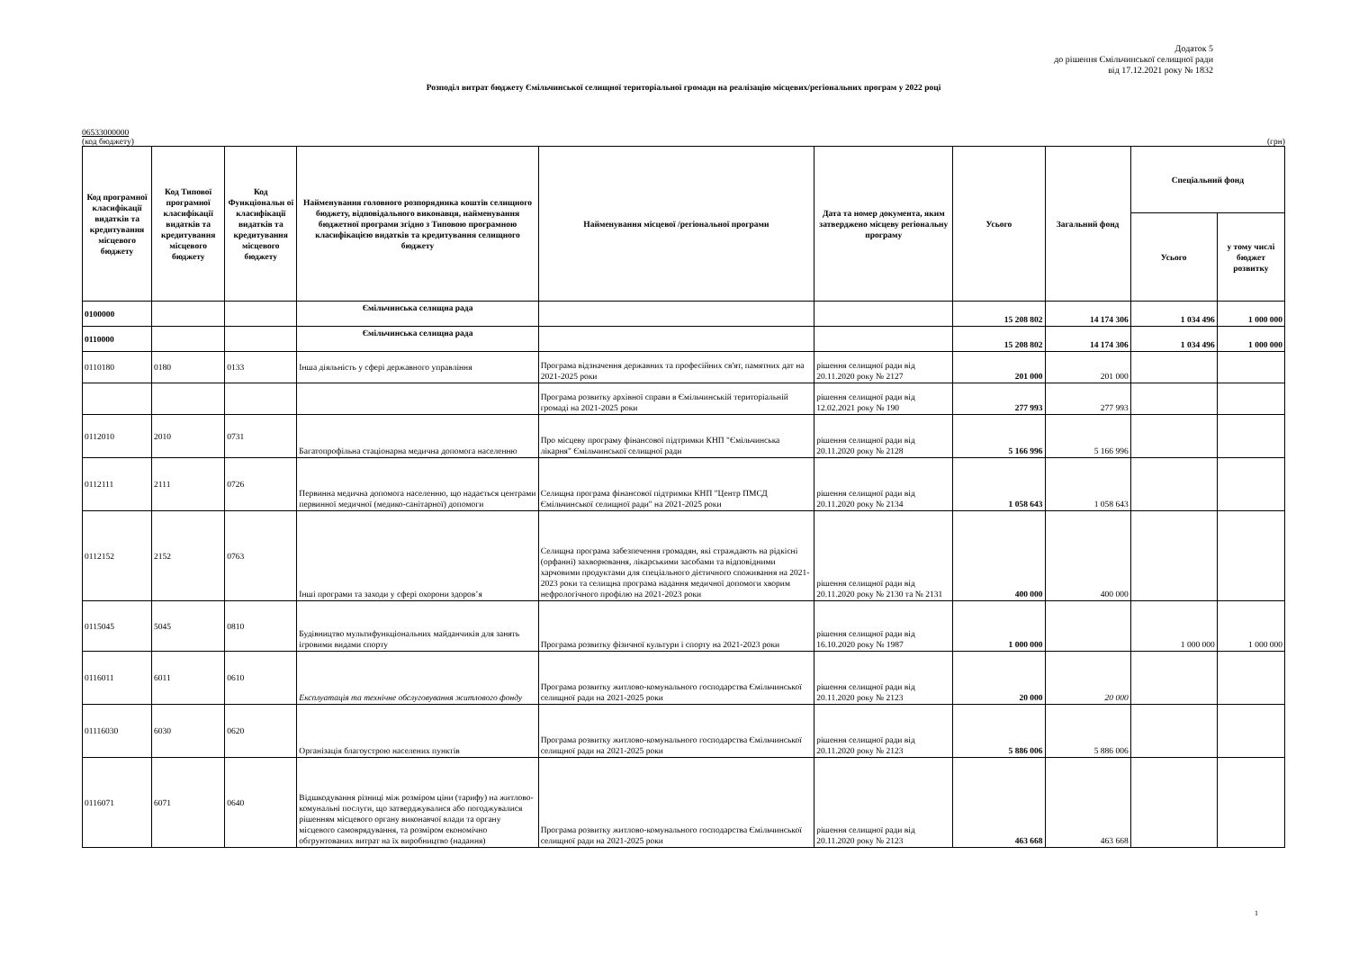Додаток 5
до рішення Ємільчинської селищної ради
від 17.12.2021 року № 1832
Розподіл витрат бюджету Ємільчинської селищної територіальної громади на реалізацію місцевих/регіональних програм у 2022 році
06533000000
(код бюджету) (грн)
| Код програмної класифікації видатків та кредитування місцевого бюджету | Код Типової програмної класифікації видатків та кредитування місцевого бюджету | Код Функціональн ої класифікації видатків та кредитування місцевого бюджету | Найменування головного розпорядника коштів селищного бюджету, відповідального виконавця, найменування бюджетної програми згідно з Типовою програмною класифікацією видатків та кредитування селищного бюджету | Найменування місцевої /регіональної програми | Дата та номер документа, яким затверджено місцеву регіональну програму | Усього | Загальний фонд | Спеціальний фонд | |
| --- | --- | --- | --- | --- | --- | --- | --- | --- | --- |
| | | | | | | | | Усього | у тому числі бюджет розвитку |
| 0100000 | | | Ємільчинська селищна рада | | | 15 208 802 | 14 174 306 | 1 034 496 | 1 000 000 |
| 0110000 | | | Ємільчинська селищна рада | | | 15 208 802 | 14 174 306 | 1 034 496 | 1 000 000 |
| 0110180 | 0180 | 0133 | Інша діяльність у сфері державного управління | Програма відзначення державних та професійних св'ят, памятних дат на 2021-2025 роки | рішення селищної ради від 20.11.2020 року № 2127 | 201 000 | 201 000 | | |
| | | | | Програма розвитку архівної справи в Ємільчинській територіальній громаді на 2021-2025 роки | рішення селищної ради від 12.02.2021 року № 190 | 277 993 | 277 993 | | |
| 0112010 | 2010 | 0731 | Багатопрофільна стаціонарна медична допомога населенню | Про місцеву програму фінансової підтримки КНП "Ємільчинська лікарня" Ємільчинської селищної ради | рішення селищної ради від 20.11.2020 року № 2128 | 5 166 996 | 5 166 996 | | |
| 0112111 | 2111 | 0726 | Первинна медична допомога населенню, що надається центрами первинної медичної (медико-санітарної) допомоги | Селищна програма фінансової підтримки КНП "Центр ПМСД Ємільчинської селищної ради" на 2021-2025 роки | рішення селищної ради від 20.11.2020 року № 2134 | 1 058 643 | 1 058 643 | | |
| 0112152 | 2152 | 0763 | Інші програми та заходи у сфері охорони здоров’я | Селищна програма забезпечення громадян, які страждають на рідкісні (орфанні) захворювання, лікарськими засобами та відповідними харчовими продуктами для спеціального дієтичного споживання на 2021-2023 роки та селищна програма надання медичної допомоги хворим нефрологічного профілю на 2021-2023 роки | рішення селищної ради від 20.11.2020 року № 2130 та № 2131 | 400 000 | 400 000 | | |
| 0115045 | 5045 | 0810 | Будівництво мультифункціональних майданчиків для занять ігровими видами спорту | Програма розвитку фізичної культури і спорту на 2021-2023 роки | рішення селищної ради від 16.10.2020 року № 1987 | 1 000 000 | | 1 000 000 | 1 000 000 |
| 0116011 | 6011 | 0610 | Експлуатація та технічне обслуговування житлового фонду | Програма розвитку житлово-комунального господарства Ємільчинської селищної ради на 2021-2025 роки | рішення селищної ради від 20.11.2020 року № 2123 | 20 000 | 20 000 | | |
| 01116030 | 6030 | 0620 | Організація благоустрою населених пунктів | Програма розвитку житлово-комунального господарства Ємільчинської селищної ради на 2021-2025 роки | рішення селищної ради від 20.11.2020 року № 2123 | 5 886 006 | 5 886 006 | | |
| 0116071 | 6071 | 0640 | Відшкодування різниці між розміром ціни (тарифу) на житлово-комунальні послуги, що затверджувалися або погоджувалися рішенням місцевого органу виконавчої влади та органу місцевого самоврядування, та розміром економічно обгрунтованих витрат на їх виробництво (надання) | Програма розвитку житлово-комунального господарства Ємільчинської селищної ради на 2021-2025 роки | рішення селищної ради від 20.11.2020 року № 2123 | 463 668 | 463 668 | | |
1